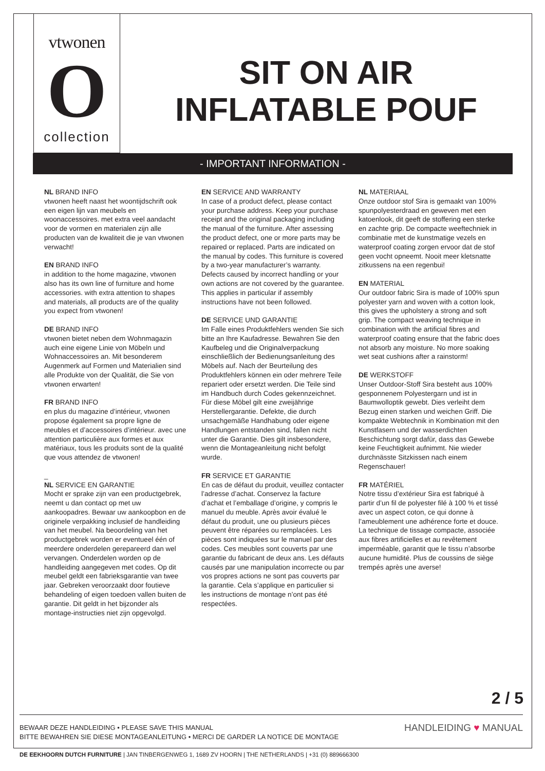vtwonen
O
collection
SIT ON AIR
INFLATABLE POUF
- IMPORTANT INFORMATION -
NL BRAND INFO
vtwonen heeft naast het woontijdschrift ook een eigen lijn van meubels en woonaccessoires. met extra veel aandacht voor de vormen en materialen zijn alle producten van de kwaliteit die je van vtwonen verwacht!
EN BRAND INFO
in addition to the home magazine, vtwonen also has its own line of furniture and home accessories. with extra attention to shapes and materials, all products are of the quality you expect from vtwonen!
DE BRAND INFO
vtwonen bietet neben dem Wohnmagazin auch eine eigene Linie von Möbeln und Wohnaccessoires an. Mit besonderem Augenmerk auf Formen und Materialien sind alle Produkte von der Qualität, die Sie von vtwonen erwarten!
FR BRAND INFO
en plus du magazine d’intérieur, vtwonen propose également sa propre ligne de meubles et d’accessoires d’intérieur. avec une attention particulière aux formes et aux matériaux, tous les produits sont de la qualité que vous attendez de vtwonen!
_
NL SERVICE EN GARANTIE
Mocht er sprake zijn van een productgebrek, neemt u dan contact op met uw aankoopadres. Bewaar uw aankoopbon en de originele verpakking inclusief de handleiding van het meubel. Na beoordeling van het productgebrek worden er eventueel één of meerdere onderdelen gerepareerd dan wel vervangen. Onderdelen worden op de handleiding aangegeven met codes. Op dit meubel geldt een fabrieksgarantie van twee jaar. Gebreken veroorzaakt door foutieve behandeling of eigen toedoen vallen buiten de garantie. Dit geldt in het bijzonder als montage-instructies niet zijn opgevolgd.
EN SERVICE AND WARRANTY
In case of a product defect, please contact your purchase address. Keep your purchase receipt and the original packaging including the manual of the furniture. After assessing the product defect, one or more parts may be repaired or replaced. Parts are indicated on the manual by codes. This furniture is covered by a two-year manufacturer’s warranty. Defects caused by incorrect handling or your own actions are not covered by the guarantee. This applies in particular if assembly instructions have not been followed.
DE SERVICE UND GARANTIE
Im Falle eines Produktfehlers wenden Sie sich bitte an Ihre Kaufadresse. Bewahren Sie den Kaufbeleg und die Originalverpackung einschließlich der Bedienungsanleitung des Möbels auf. Nach der Beurteilung des Produktfehlers können ein oder mehrere Teile repariert oder ersetzt werden. Die Teile sind im Handbuch durch Codes gekennzeichnet. Für diese Möbel gilt eine zweijährige Herstellergarantie. Defekte, die durch unsachgemäße Handhabung oder eigene Handlungen entstanden sind, fallen nicht unter die Garantie. Dies gilt insbesondere, wenn die Montageanleitung nicht befolgt wurde.
FR SERVICE ET GARANTIE
En cas de défaut du produit, veuillez contacter l’adresse d’achat. Conservez la facture d’achat et l’emballage d’origine, y compris le manuel du meuble. Après avoir évalué le défaut du produit, une ou plusieurs pièces peuvent être réparées ou remplacées. Les pièces sont indiquées sur le manuel par des codes. Ces meubles sont couverts par une garantie du fabricant de deux ans. Les défauts causés par une manipulation incorrecte ou par vos propres actions ne sont pas couverts par la garantie. Cela s’applique en particulier si les instructions de montage n’ont pas été respectées.
NL MATERIAAL
Onze outdoor stof Sira is gemaakt van 100% spunpolyesterdraad en geweven met een katoenlook, dit geeft de stoffering een sterke en zachte grip. De compacte weeftechniek in combinatie met de kunstmatige vezels en waterproof coating zorgen ervoor dat de stof geen vocht opneemt. Nooit meer kletsnatte zitkussens na een regenbui!
EN MATERIAL
Our outdoor fabric Sira is made of 100% spun polyester yarn and woven with a cotton look, this gives the upholstery a strong and soft grip. The compact weaving technique in combination with the artificial fibres and waterproof coating ensure that the fabric does not absorb any moisture. No more soaking wet seat cushions after a rainstorm!
DE WERKSTOFF
Unser Outdoor-Stoff Sira besteht aus 100% gesponnenem Polyestergarn und ist in Baumwolloptik gewebt. Dies verleiht dem Bezug einen starken und weichen Griff. Die kompakte Webtechnik in Kombination mit den Kunstfasern und der wasserdichten Beschichtung sorgt dafür, dass das Gewebe keine Feuchtigkeit aufnimmt. Nie wieder durchnässte Sitzkissen nach einem Regenschauer!
FR MATÉRIEL
Notre tissu d’extérieur Sira est fabriqué à partir d’un fil de polyester filé à 100 % et tissé avec un aspect coton, ce qui donne à l’ameublement une adhérence forte et douce. La technique de tissage compacte, associée aux fibres artificielles et au revêtement imperméable, garantit que le tissu n’absorbe aucune humidité. Plus de coussins de siège trempés après une averse!
2 / 5
BEWAAR DEZE HANDLEIDING • PLEASE SAVE THIS MANUAL
BITTE BEWAHREN SIE DIESE MONTAGEANLEITUNG • MERCI DE GARDER LA NOTICE DE MONTAGE
HANDLEIDING ♥ MANUAL
DE EEKHOORN DUTCH FURNITURE | JAN TINBERGENWEG 1, 1689 ZV HOORN | THE NETHERLANDS | +31 (0) 889666300